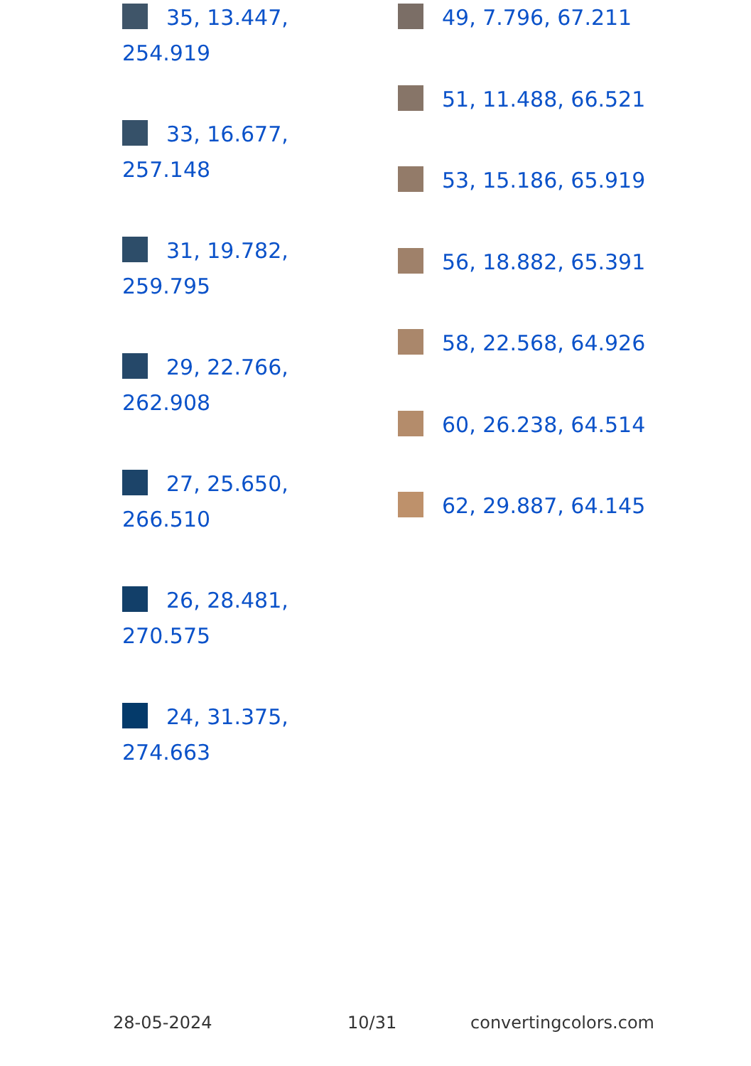35, 13.447, 254.919
33, 16.677, 257.148
31, 19.782, 259.795
29, 22.766, 262.908
27, 25.650, 266.510
26, 28.481, 270.575
24, 31.375, 274.663
49, 7.796, 67.211
51, 11.488, 66.521
53, 15.186, 65.919
56, 18.882, 65.391
58, 22.568, 64.926
60, 26.238, 64.514
62, 29.887, 64.145
28-05-2024 10/31 convertingcolors.com